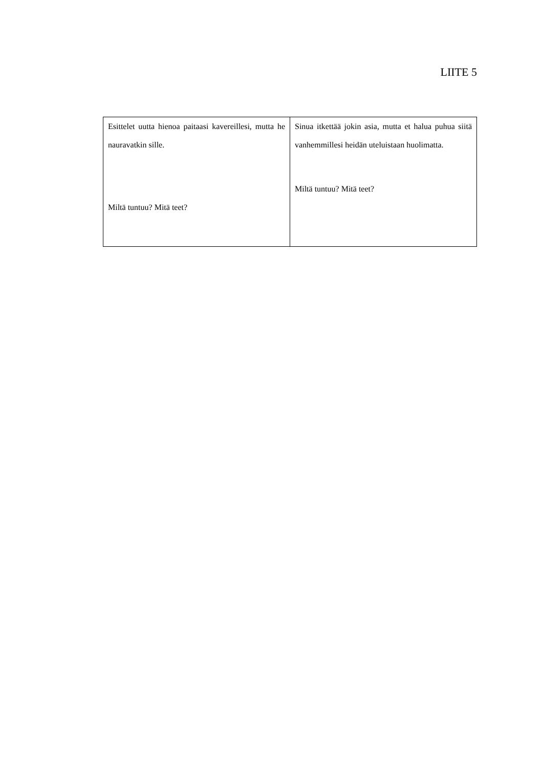LIITE 5
| Esittelet uutta hienoa paitaasi kavereil­lesi, mutta he nauravatkin sille. Miltä tuntuu? Mitä teet? | Sinua itkettää jokin asia, mutta et halua puhua siitä vanhemmillesi heidän ute­luistaan huolimatta. Miltä tuntuu? Mitä teet? |